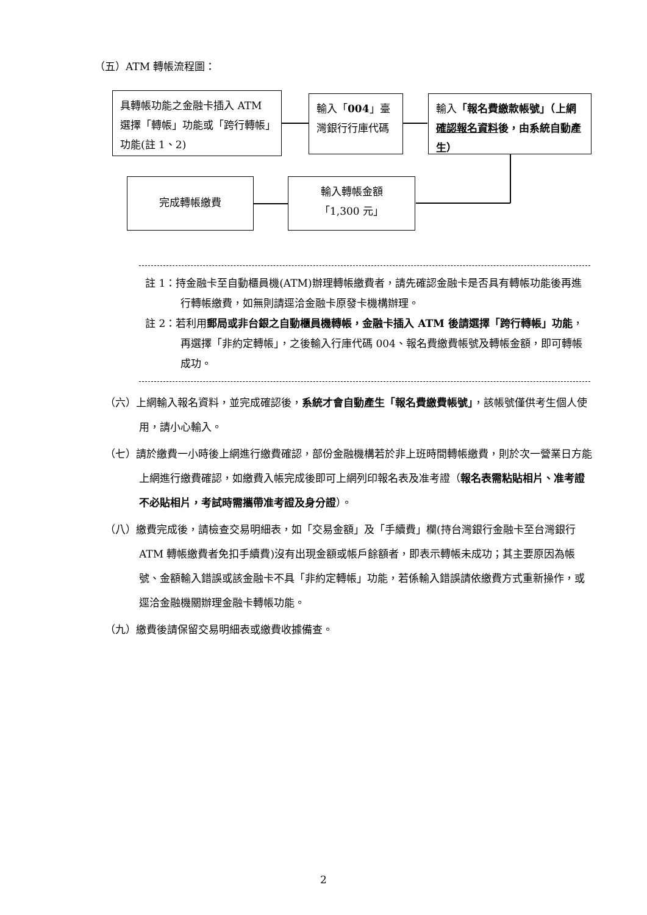（五）ATM 轉帳流程圖：
具轉帳功能之金融卡插入 ATM 選擇「轉帳」功能或「跨行轉帳」功能(註 1、2)
輸入「004」臺灣銀行行庫代碼
輸入「報名費繳款帳號」（上網確認報名資料後，由系統自動產生）
完成轉帳繳費
輸入轉帳金額
「1,300 元」
註 1：持金融卡至自動櫃員機(ATM)辦理轉帳繳費者，請先確認金融卡是否具有轉帳功能後再進行轉帳繳費，如無則請逕洽金融卡原發卡機構辦理。
註 2：若利用郵局或非台銀之自動櫃員機轉帳，金融卡插入 ATM 後請選擇「跨行轉帳」功能，再選擇「非約定轉帳」，之後輸入行庫代碼 004、報名費繳費帳號及轉帳金額，即可轉帳成功。
（六）上網輸入報名資料，並完成確認後，系統才會自動產生「報名費繳費帳號」，該帳號僅供考生個人使用，請小心輸入。
（七）請於繳費一小時後上網進行繳費確認，部份金融機構若於非上班時間轉帳繳費，則於次一營業日方能上網進行繳費確認，如繳費入帳完成後即可上網列印報名表及准考證（報名表需粘貼相片、准考證不必貼相片，考試時需攜帶准考證及身分證）。
（八）繳費完成後，請檢查交易明細表，如「交易金額」及「手續費」欄(持台灣銀行金融卡至台灣銀行 ATM 轉帳繳費者免扣手續費)沒有出現金額或帳戶餘額者，即表示轉帳未成功；其主要原因為帳號、金額輸入錯誤或該金融卡不具「非約定轉帳」功能，若係輸入錯誤請依繳費方式重新操作，或逕洽金融機關辦理金融卡轉帳功能。
（九）繳費後請保留交易明細表或繳費收據備查。
2